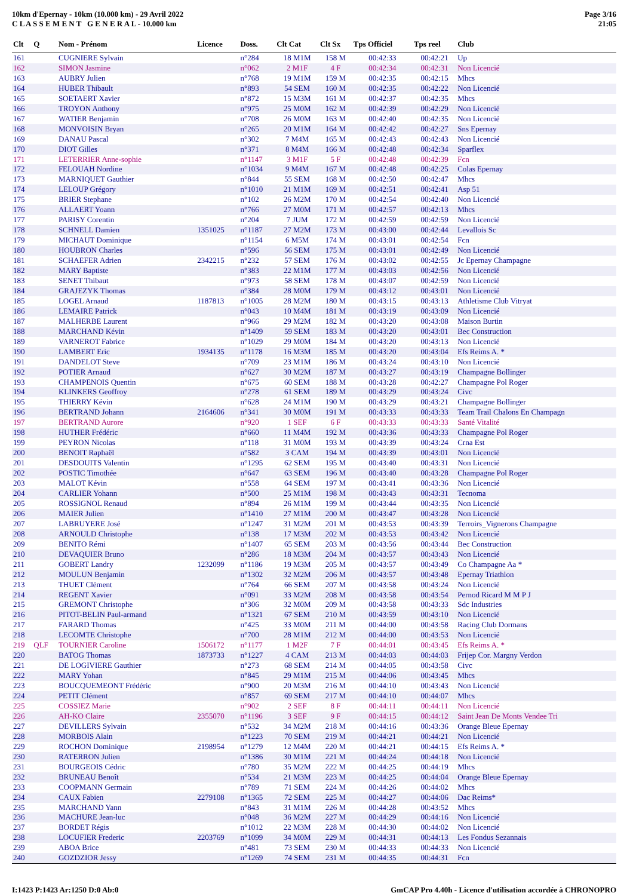10km d'Epernay - 10km (10.000 km) - 29 Avril 2022
C L A S S E M E N T G E N E R A L - 10.000 km
Page 3/16
21:05
| Clt | Q | Nom - Prénom | Licence | Doss. | Clt Cat | Clt Sx | Tps Officiel | Tps reel | Club |
| --- | --- | --- | --- | --- | --- | --- | --- | --- | --- |
| 161 | | CUGNIERE Sylvain | | n°284 | 18 M1M | 158 M | 00:42:33 | 00:42:21 | Up |
| 162 | | SIMON Jasmine | | n°062 | 2 M1F | 4 F | 00:42:34 | 00:42:31 | Non Licencié |
| 163 | | AUBRY Julien | | n°768 | 19 M1M | 159 M | 00:42:35 | 00:42:15 | Mhcs |
| 164 | | HUBER Thibault | | n°893 | 54 SEM | 160 M | 00:42:35 | 00:42:22 | Non Licencié |
| 165 | | SOETAERT Xavier | | n°872 | 15 M3M | 161 M | 00:42:37 | 00:42:35 | Mhcs |
| 166 | | TROYON Anthony | | n°975 | 25 M0M | 162 M | 00:42:39 | 00:42:29 | Non Licencié |
| 167 | | WATIER Benjamin | | n°708 | 26 M0M | 163 M | 00:42:40 | 00:42:35 | Non Licencié |
| 168 | | MONVOISIN Bryan | | n°265 | 20 M1M | 164 M | 00:42:42 | 00:42:27 | Sns Epernay |
| 169 | | DANAU Pascal | | n°302 | 7 M4M | 165 M | 00:42:43 | 00:42:43 | Non Licencié |
| 170 | | DIOT Gilles | | n°371 | 8 M4M | 166 M | 00:42:48 | 00:42:34 | Sparflex |
| 171 | | LETERRIER Anne-sophie | | n°1147 | 3 M1F | 5 F | 00:42:48 | 00:42:39 | Fcn |
| 172 | | FELOUAH Nordine | | n°1034 | 9 M4M | 167 M | 00:42:48 | 00:42:25 | Colas Epernay |
| 173 | | MARNIQUET Gauthier | | n°844 | 55 SEM | 168 M | 00:42:50 | 00:42:47 | Mhcs |
| 174 | | LELOUP Grégory | | n°1010 | 21 M1M | 169 M | 00:42:51 | 00:42:41 | Asp 51 |
| 175 | | BRIER Stephane | | n°102 | 26 M2M | 170 M | 00:42:54 | 00:42:40 | Non Licencié |
| 176 | | ALLAERT Yoann | | n°766 | 27 M0M | 171 M | 00:42:57 | 00:42:13 | Mhcs |
| 177 | | PARISY Corentin | | n°204 | 7 JUM | 172 M | 00:42:59 | 00:42:59 | Non Licencié |
| 178 | | SCHNELL Damien | 1351025 | n°1187 | 27 M2M | 173 M | 00:43:00 | 00:42:44 | Levallois Sc |
| 179 | | MICHAUT Dominique | | n°1154 | 6 M5M | 174 M | 00:43:01 | 00:42:54 | Fcn |
| 180 | | HOUBRON Charles | | n°596 | 56 SEM | 175 M | 00:43:01 | 00:42:49 | Non Licencié |
| 181 | | SCHAEFER Adrien | 2342215 | n°232 | 57 SEM | 176 M | 00:43:02 | 00:42:55 | Jc Epernay Champagne |
| 182 | | MARY Baptiste | | n°383 | 22 M1M | 177 M | 00:43:03 | 00:42:56 | Non Licencié |
| 183 | | SENET Thibaut | | n°973 | 58 SEM | 178 M | 00:43:07 | 00:42:59 | Non Licencié |
| 184 | | GRAJEZYK Thomas | | n°384 | 28 M0M | 179 M | 00:43:12 | 00:43:01 | Non Licencié |
| 185 | | LOGEL Arnaud | 1187813 | n°1005 | 28 M2M | 180 M | 00:43:15 | 00:43:13 | Athletisme Club Vitryat |
| 186 | | LEMAIRE Patrick | | n°043 | 10 M4M | 181 M | 00:43:19 | 00:43:09 | Non Licencié |
| 187 | | MALHERBE Laurent | | n°966 | 29 M2M | 182 M | 00:43:20 | 00:43:08 | Maison Burtin |
| 188 | | MARCHAND Kévin | | n°1409 | 59 SEM | 183 M | 00:43:20 | 00:43:01 | Bec Construction |
| 189 | | VARNEROT Fabrice | | n°1029 | 29 M0M | 184 M | 00:43:20 | 00:43:13 | Non Licencié |
| 190 | | LAMBERT Eric | 1934135 | n°1178 | 16 M3M | 185 M | 00:43:20 | 00:43:04 | Efs Reims A. * |
| 191 | | DANDELOT Steve | | n°709 | 23 M1M | 186 M | 00:43:24 | 00:43:10 | Non Licencié |
| 192 | | POTIER Arnaud | | n°627 | 30 M2M | 187 M | 00:43:27 | 00:43:19 | Champagne Bollinger |
| 193 | | CHAMPENOIS Quentin | | n°675 | 60 SEM | 188 M | 00:43:28 | 00:42:27 | Champagne Pol Roger |
| 194 | | KLINKERS Geoffroy | | n°278 | 61 SEM | 189 M | 00:43:29 | 00:43:24 | Civc |
| 195 | | THIERRY Kévin | | n°628 | 24 M1M | 190 M | 00:43:29 | 00:43:21 | Champagne Bollinger |
| 196 | | BERTRAND Johann | 2164606 | n°341 | 30 M0M | 191 M | 00:43:33 | 00:43:33 | Team Trail Chalons En Champagn |
| 197 | | BERTRAND Aurore | | n°920 | 1 SEF | 6 F | 00:43:33 | 00:43:33 | Santé Vitalité |
| 198 | | HUTHER Frédéric | | n°660 | 11 M4M | 192 M | 00:43:36 | 00:43:33 | Champagne Pol Roger |
| 199 | | PEYRON Nicolas | | n°118 | 31 M0M | 193 M | 00:43:39 | 00:43:24 | Crna Est |
| 200 | | BENOIT Raphaël | | n°582 | 3 CAM | 194 M | 00:43:39 | 00:43:01 | Non Licencié |
| 201 | | DESDOUITS Valentin | | n°1295 | 62 SEM | 195 M | 00:43:40 | 00:43:31 | Non Licencié |
| 202 | | POSTIC Timothée | | n°647 | 63 SEM | 196 M | 00:43:40 | 00:43:28 | Champagne Pol Roger |
| 203 | | MALOT Kévin | | n°558 | 64 SEM | 197 M | 00:43:41 | 00:43:36 | Non Licencié |
| 204 | | CARLIER Yohann | | n°500 | 25 M1M | 198 M | 00:43:43 | 00:43:31 | Tecnoma |
| 205 | | ROSSIGNOL Renaud | | n°894 | 26 M1M | 199 M | 00:43:44 | 00:43:35 | Non Licencié |
| 206 | | MAIER Julien | | n°1410 | 27 M1M | 200 M | 00:43:47 | 00:43:28 | Non Licencié |
| 207 | | LABRUYERE José | | n°1247 | 31 M2M | 201 M | 00:43:53 | 00:43:39 | Terroirs_Vignerons Champagne |
| 208 | | ARNOULD Christophe | | n°138 | 17 M3M | 202 M | 00:43:53 | 00:43:42 | Non Licencié |
| 209 | | BENITO Rémi | | n°1407 | 65 SEM | 203 M | 00:43:56 | 00:43:44 | Bec Construction |
| 210 | | DEVAQUIER Bruno | | n°286 | 18 M3M | 204 M | 00:43:57 | 00:43:43 | Non Licencié |
| 211 | | GOBERT Landry | 1232099 | n°1186 | 19 M3M | 205 M | 00:43:57 | 00:43:49 | Co Champagne Aa * |
| 212 | | MOULUN Benjamin | | n°1302 | 32 M2M | 206 M | 00:43:57 | 00:43:48 | Epernay Triathlon |
| 213 | | THUET Clément | | n°764 | 66 SEM | 207 M | 00:43:58 | 00:43:24 | Non Licencié |
| 214 | | REGENT Xavier | | n°091 | 33 M2M | 208 M | 00:43:58 | 00:43:54 | Pernod Ricard M M P J |
| 215 | | GREMONT Christophe | | n°306 | 32 M0M | 209 M | 00:43:58 | 00:43:33 | Sdc Industries |
| 216 | | PITOT-BELIN Paul-armand | | n°1321 | 67 SEM | 210 M | 00:43:59 | 00:43:10 | Non Licencié |
| 217 | | FARARD Thomas | | n°425 | 33 M0M | 211 M | 00:44:00 | 00:43:58 | Racing Club Dormans |
| 218 | | LECOMTE Christophe | | n°700 | 28 M1M | 212 M | 00:44:00 | 00:43:53 | Non Licencié |
| 219 | QLF | TOURNIER Caroline | 1506172 | n°1177 | 1 M2F | 7 F | 00:44:01 | 00:43:45 | Efs Reims A. * |
| 220 | | BATOG Thomas | 1873733 | n°1227 | 4 CAM | 213 M | 00:44:03 | 00:44:03 | Frijep Cor. Margny Verdon |
| 221 | | DE LOGIVIERE Gauthier | | n°273 | 68 SEM | 214 M | 00:44:05 | 00:43:58 | Civc |
| 222 | | MARY Yohan | | n°845 | 29 M1M | 215 M | 00:44:06 | 00:43:45 | Mhcs |
| 223 | | BOUCQUEMEONT Frédéric | | n°900 | 20 M3M | 216 M | 00:44:10 | 00:43:43 | Non Licencié |
| 224 | | PETIT Clément | | n°857 | 69 SEM | 217 M | 00:44:10 | 00:44:07 | Mhcs |
| 225 | | COSSIEZ Marie | | n°902 | 2 SEF | 8 F | 00:44:11 | 00:44:11 | Non Licencié |
| 226 | | AH-KO Claire | 2355070 | n°1196 | 3 SEF | 9 F | 00:44:15 | 00:44:12 | Saint Jean De Monts Vendee Tri |
| 227 | | DEVILLERS Sylvain | | n°532 | 34 M2M | 218 M | 00:44:16 | 00:43:36 | Orange Bleue Epernay |
| 228 | | MORBOIS Alain | | n°1223 | 70 SEM | 219 M | 00:44:21 | 00:44:21 | Non Licencié |
| 229 | | ROCHON Dominique | 2198954 | n°1279 | 12 M4M | 220 M | 00:44:21 | 00:44:15 | Efs Reims A. * |
| 230 | | RATERRON Julien | | n°1386 | 30 M1M | 221 M | 00:44:24 | 00:44:18 | Non Licencié |
| 231 | | BOURGEOIS Cédric | | n°780 | 35 M2M | 222 M | 00:44:25 | 00:44:19 | Mhcs |
| 232 | | BRUNEAU Benoît | | n°534 | 21 M3M | 223 M | 00:44:25 | 00:44:04 | Orange Bleue Epernay |
| 233 | | COOPMANN Germain | | n°789 | 71 SEM | 224 M | 00:44:26 | 00:44:02 | Mhcs |
| 234 | | CAUX Fabien | 2279108 | n°1365 | 72 SEM | 225 M | 00:44:27 | 00:44:06 | Dac Reims* |
| 235 | | MARCHAND Yann | | n°843 | 31 M1M | 226 M | 00:44:28 | 00:43:52 | Mhcs |
| 236 | | MACHURE Jean-luc | | n°048 | 36 M2M | 227 M | 00:44:29 | 00:44:16 | Non Licencié |
| 237 | | BORDET Régis | | n°1012 | 22 M3M | 228 M | 00:44:30 | 00:44:02 | Non Licencié |
| 238 | | LOCUFIER Frederic | 2203769 | n°1099 | 34 M0M | 229 M | 00:44:31 | 00:44:13 | Les Fondus Sezannais |
| 239 | | ABOA Brice | | n°481 | 73 SEM | 230 M | 00:44:33 | 00:44:33 | Non Licencié |
| 240 | | GOZDZIOR Jessy | | n°1269 | 74 SEM | 231 M | 00:44:35 | 00:44:31 | Fcn |
I:1423 P:1423 Ar:1250 D:0 Ab:0 GmCAP Pro 4.40h - Licence d'utilisation accordée à CHRONOPRO